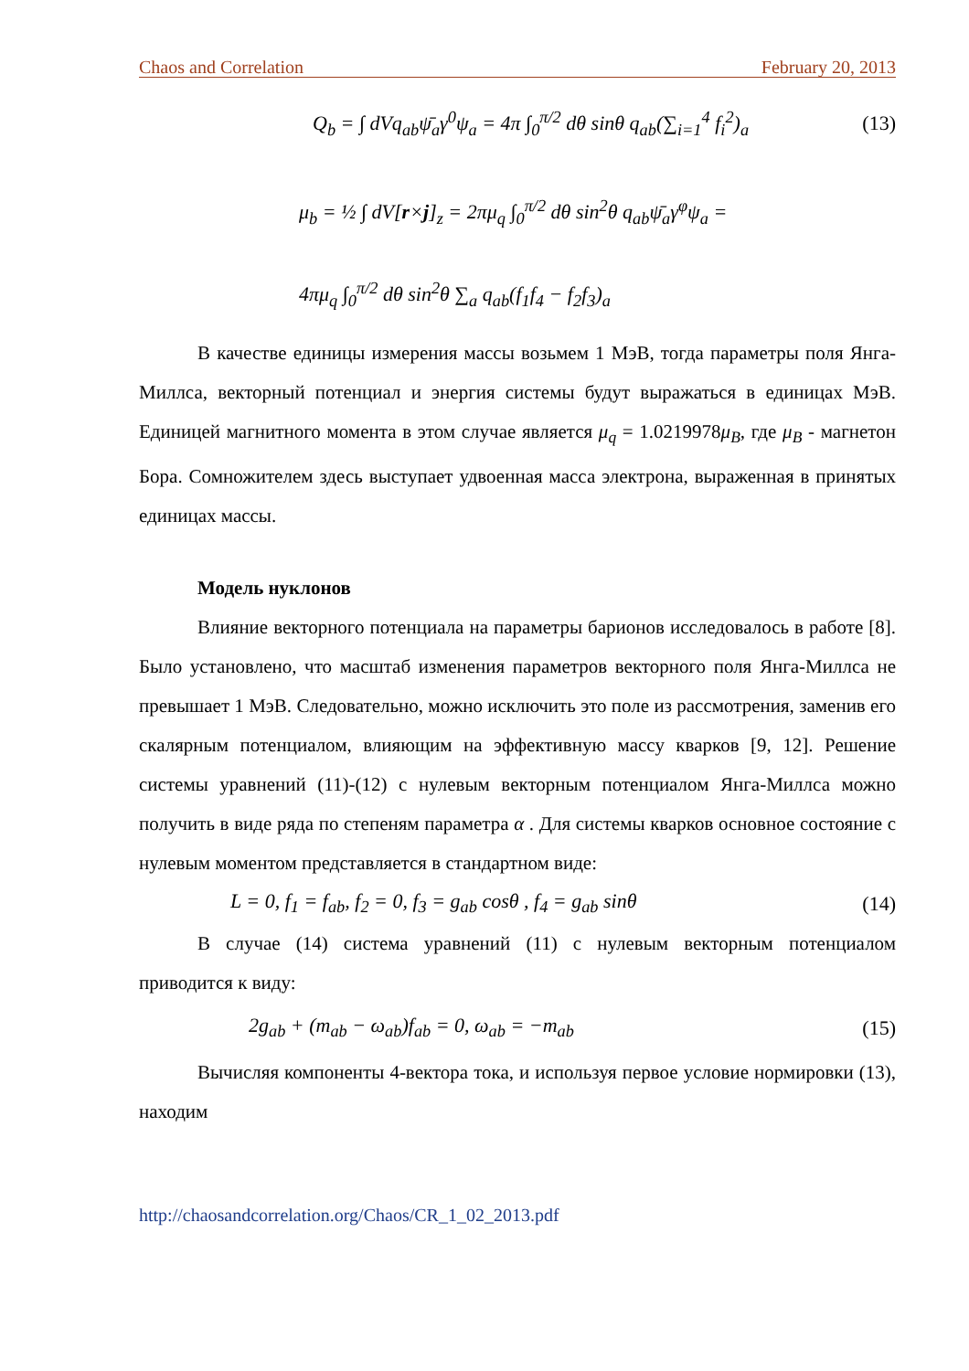Chaos and Correlation February 20, 2013
Q<sub>b</sub> = ∫ dVq<sub>ab</sub>ψ̄<sub>a</sub>γ<sup>0</sup>ψ<sub>a</sub> = 4π ∫<sub>0</sub><sup>π/2</sup> dθ sinθ q<sub>ab</sub>(∑<sub>i=1</sub><sup>4</sup> f<sub>i</sub><sup>2</sup>)<sub>a</sub> (13)
μ<sub>b</sub> = ½ ∫ dV[r×j]<sub>z</sub> = 2πμ<sub>q</sub> ∫<sub>0</sub><sup>π/2</sup> dθ sin<sup>2</sup>θ q<sub>ab</sub>ψ̄<sub>a</sub>γ<sup>φ</sup>ψ<sub>a</sub> =
4πμ<sub>q</sub> ∫<sub>0</sub><sup>π/2</sup> dθ sin<sup>2</sup>θ ∑<sub>a</sub> q<sub>ab</sub>(f<sub>1</sub>f<sub>4</sub> − f<sub>2</sub>f<sub>3</sub>)<sub>a</sub>
В качестве единицы измерения массы возьмем 1 МэВ, тогда параметры поля Янга-Миллса, векторный потенциал и энергия системы будут выражаться в единицах МэВ. Единицей магнитного момента в этом случае является μ<sub>q</sub> = 1.0219978μ<sub>B</sub>, где μ<sub>B</sub> - магнетон Бора. Сомножителем здесь выступает удвоенная масса электрона, выраженная в принятых единицах массы.
Модель нуклонов
Влияние векторного потенциала на параметры барионов исследовалось в работе [8]. Было установлено, что масштаб изменения параметров векторного поля Янга-Миллса не превышает 1 МэВ. Следовательно, можно исключить это поле из рассмотрения, заменив его скалярным потенциалом, влияющим на эффективную массу кварков [9, 12]. Решение системы уравнений (11)-(12) с нулевым векторным потенциалом Янга-Миллса можно получить в виде ряда по степеням параметра α . Для системы кварков основное состояние с нулевым моментом представляется в стандартном виде:
L = 0, f<sub>1</sub> = f<sub>ab</sub>, f<sub>2</sub> = 0, f<sub>3</sub> = g<sub>ab</sub> cosθ , f<sub>4</sub> = g<sub>ab</sub> sinθ (14)
В случае (14) система уравнений (11) с нулевым векторным потенциалом приводится к виду:
2g<sub>ab</sub> + (m<sub>ab</sub> − ω<sub>ab</sub>)f<sub>ab</sub> = 0, ω<sub>ab</sub> = −m<sub>ab</sub> (15)
Вычисляя компоненты 4-вектора тока, и используя первое условие нормировки (13), находим
http://chaosandcorrelation.org/Chaos/CR_1_02_2013.pdf